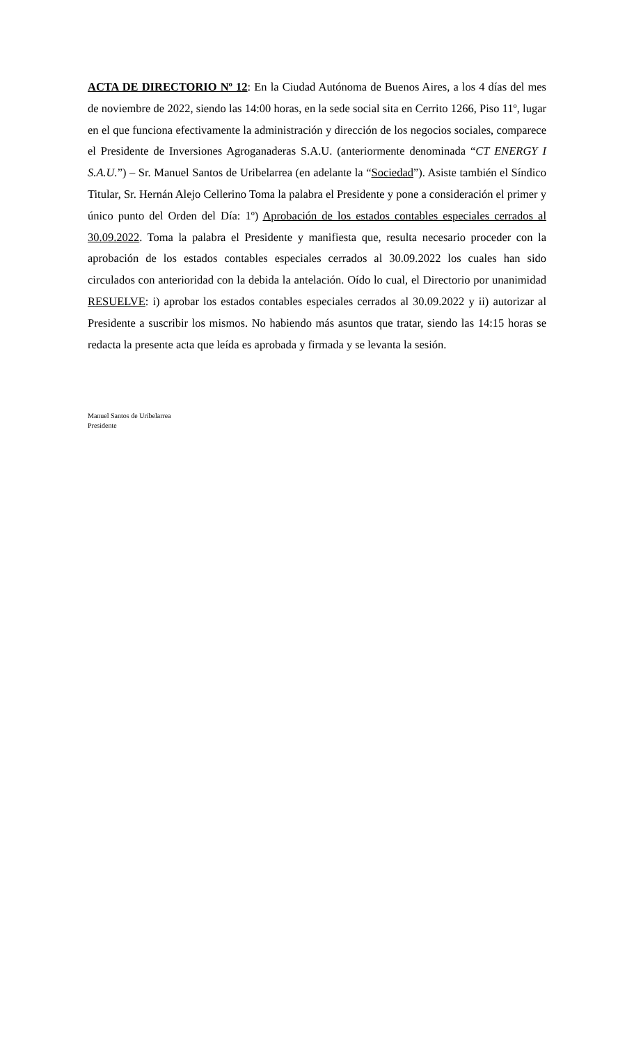ACTA DE DIRECTORIO Nº 12: En la Ciudad Autónoma de Buenos Aires, a los 4 días del mes de noviembre de 2022, siendo las 14:00 horas, en la sede social sita en Cerrito 1266, Piso 11º, lugar en el que funciona efectivamente la administración y dirección de los negocios sociales, comparece el Presidente de Inversiones Agroganaderas S.A.U. (anteriormente denominada “CT ENERGY I S.A.U.”) – Sr. Manuel Santos de Uribelarrea (en adelante la “Sociedad”). Asiste también el Síndico Titular, Sr. Hernán Alejo Cellerino Toma la palabra el Presidente y pone a consideración el primer y único punto del Orden del Día: 1º) Aprobación de los estados contables especiales cerrados al 30.09.2022. Toma la palabra el Presidente y manifiesta que, resulta necesario proceder con la aprobación de los estados contables especiales cerrados al 30.09.2022 los cuales han sido circulados con anterioridad con la debida la antelación. Oído lo cual, el Directorio por unanimidad RESUELVE: i) aprobar los estados contables especiales cerrados al 30.09.2022 y ii) autorizar al Presidente a suscribir los mismos. No habiendo más asuntos que tratar, siendo las 14:15 horas se redacta la presente acta que leída es aprobada y firmada y se levanta la sesión.
Manuel Santos de Uribelarrea
Presidente